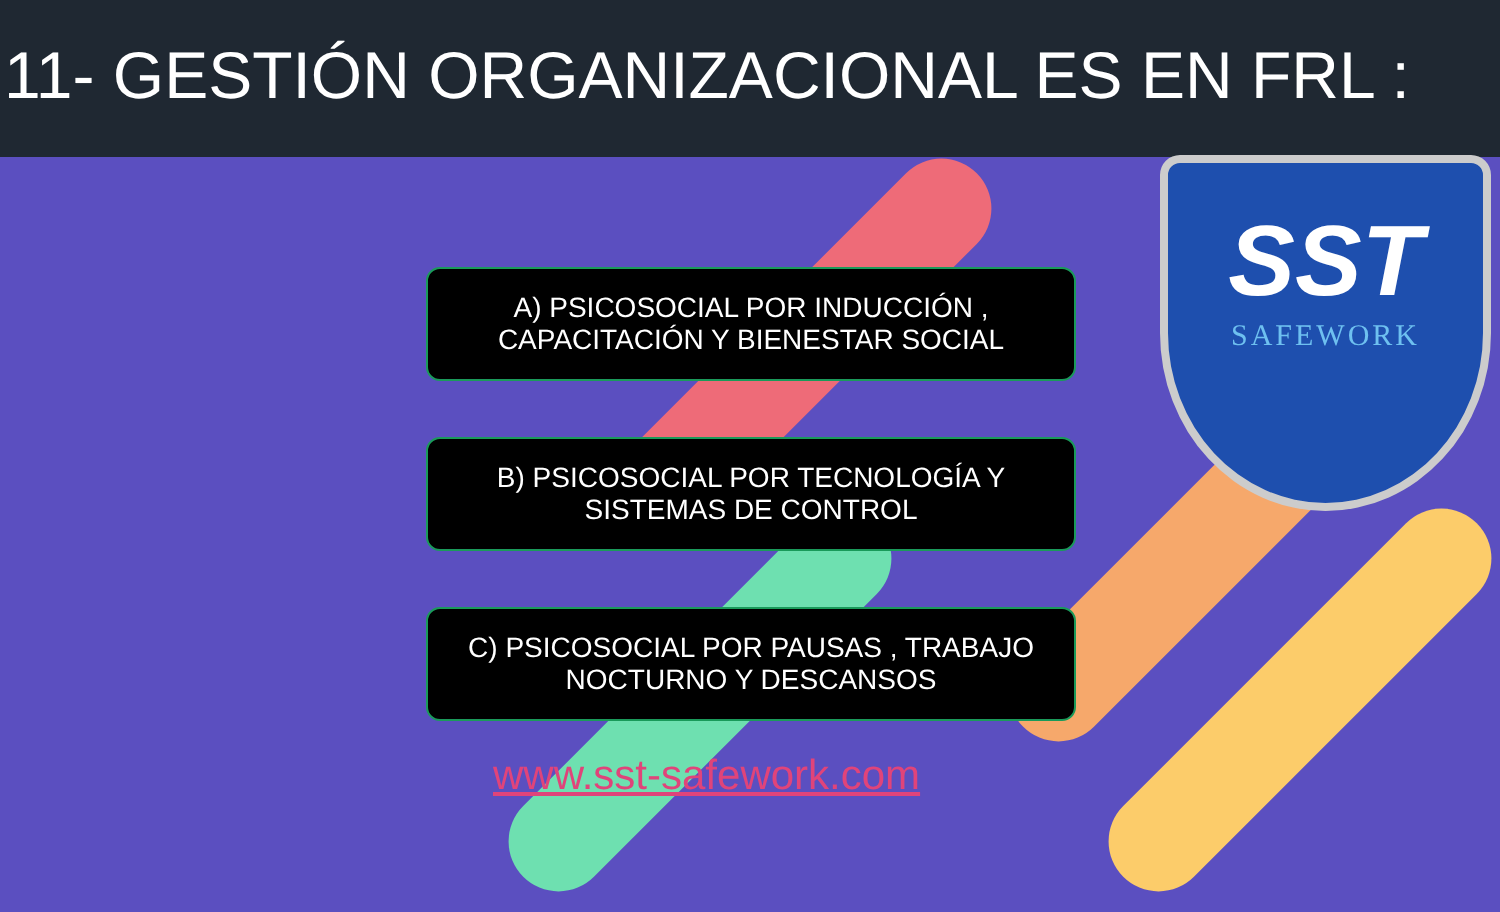11- GESTIÓN ORGANIZACIONAL ES EN FRL :
SST
SAFEWORK
A) PSICOSOCIAL POR INDUCCIÓN ,
CAPACITACIÓN Y BIENESTAR SOCIAL
B) PSICOSOCIAL POR TECNOLOGÍA Y
SISTEMAS DE CONTROL
C) PSICOSOCIAL POR PAUSAS , TRABAJO
NOCTURNO Y DESCANSOS
www.sst-safework.com